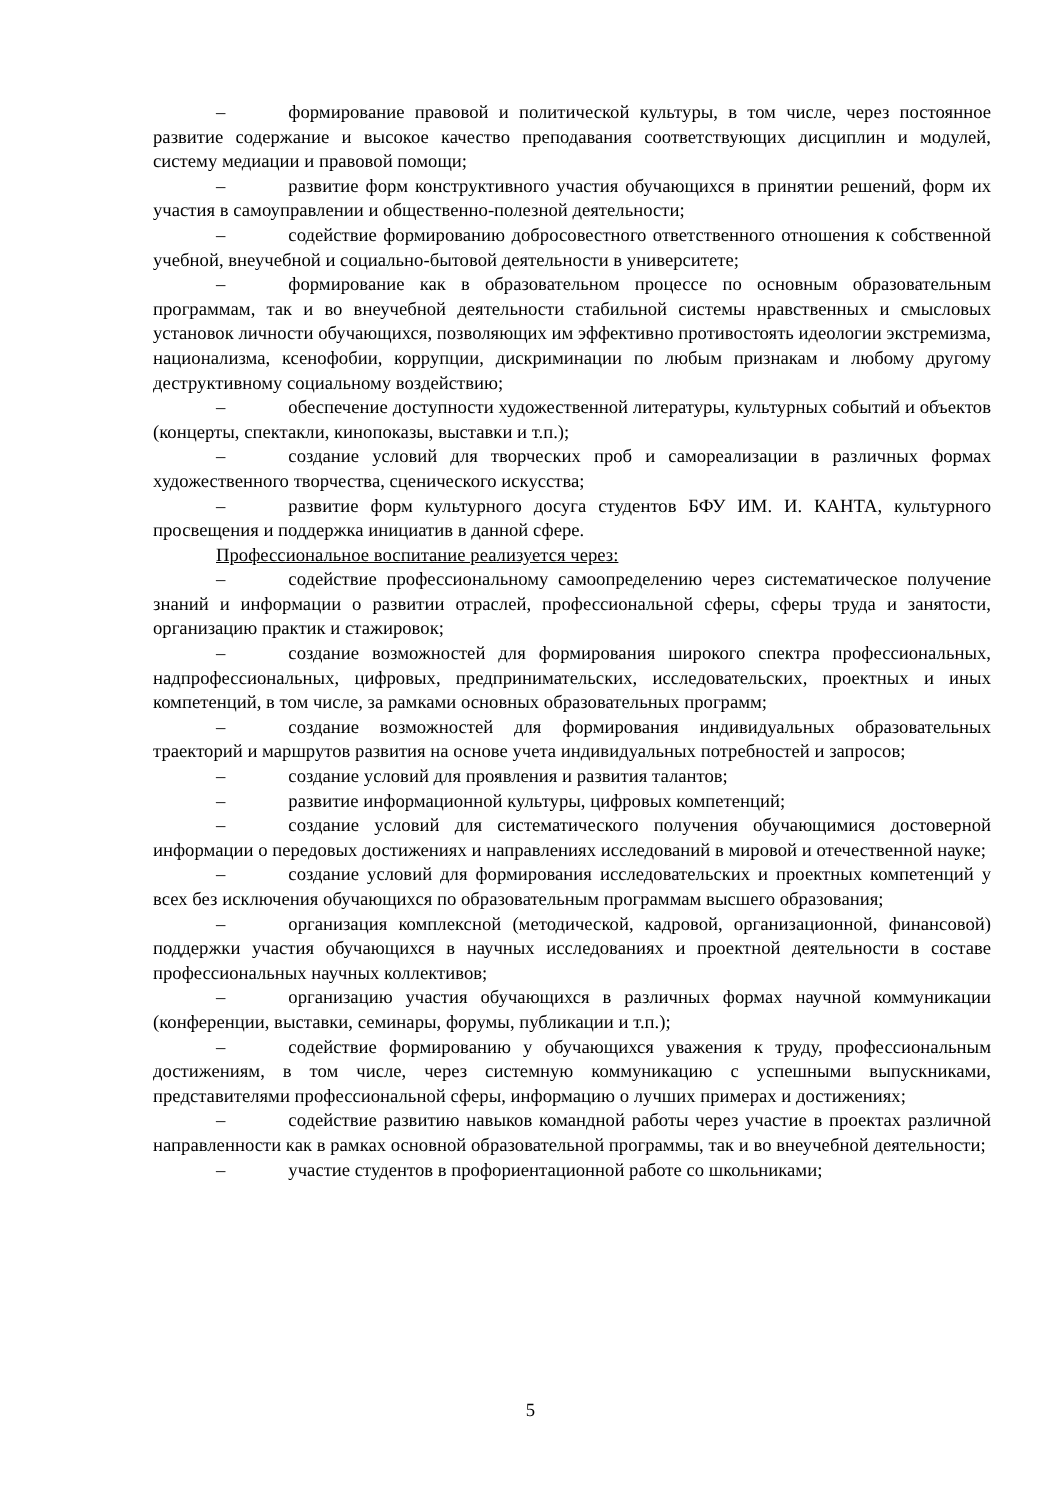– формирование правовой и политической культуры, в том числе, через постоянное развитие содержание и высокое качество преподавания соответствующих дисциплин и модулей, систему медиации и правовой помощи;
– развитие форм конструктивного участия обучающихся в принятии решений, форм их участия в самоуправлении и общественно-полезной деятельности;
– содействие формированию добросовестного ответственного отношения к собственной учебной, внеучебной и социально-бытовой деятельности в университете;
– формирование как в образовательном процессе по основным образовательным программам, так и во внеучебной деятельности стабильной системы нравственных и смысловых установок личности обучающихся, позволяющих им эффективно противостоять идеологии экстремизма, национализма, ксенофобии, коррупции, дискриминации по любым признакам и любому другому деструктивному социальному воздействию;
– обеспечение доступности художественной литературы, культурных событий и объектов (концерты, спектакли, кинопоказы, выставки и т.п.);
– создание условий для творческих проб и самореализации в различных формах художественного творчества, сценического искусства;
– развитие форм культурного досуга студентов БФУ ИМ. И. КАНТА, культурного просвещения и поддержка инициатив в данной сфере.
Профессиональное воспитание реализуется через:
– содействие профессиональному самоопределению через систематическое получение знаний и информации о развитии отраслей, профессиональной сферы, сферы труда и занятости, организацию практик и стажировок;
– создание возможностей для формирования широкого спектра профессиональных, надпрофессиональных, цифровых, предпринимательских, исследовательских, проектных и иных компетенций, в том числе, за рамками основных образовательных программ;
– создание возможностей для формирования индивидуальных образовательных траекторий и маршрутов развития на основе учета индивидуальных потребностей и запросов;
– создание условий для проявления и развития талантов;
– развитие информационной культуры, цифровых компетенций;
– создание условий для систематического получения обучающимися достоверной информации о передовых достижениях и направлениях исследований в мировой и отечественной науке;
– создание условий для формирования исследовательских и проектных компетенций у всех без исключения обучающихся по образовательным программам высшего образования;
– организация комплексной (методической, кадровой, организационной, финансовой) поддержки участия обучающихся в научных исследованиях и проектной деятельности в составе профессиональных научных коллективов;
– организацию участия обучающихся в различных формах научной коммуникации (конференции, выставки, семинары, форумы, публикации и т.п.);
– содействие формированию у обучающихся уважения к труду, профессиональным достижениям, в том числе, через системную коммуникацию с успешными выпускниками, представителями профессиональной сферы, информацию о лучших примерах и достижениях;
– содействие развитию навыков командной работы через участие в проектах различной направленности как в рамках основной образовательной программы, так и во внеучебной деятельности;
– участие студентов в профориентационной работе со школьниками;
5